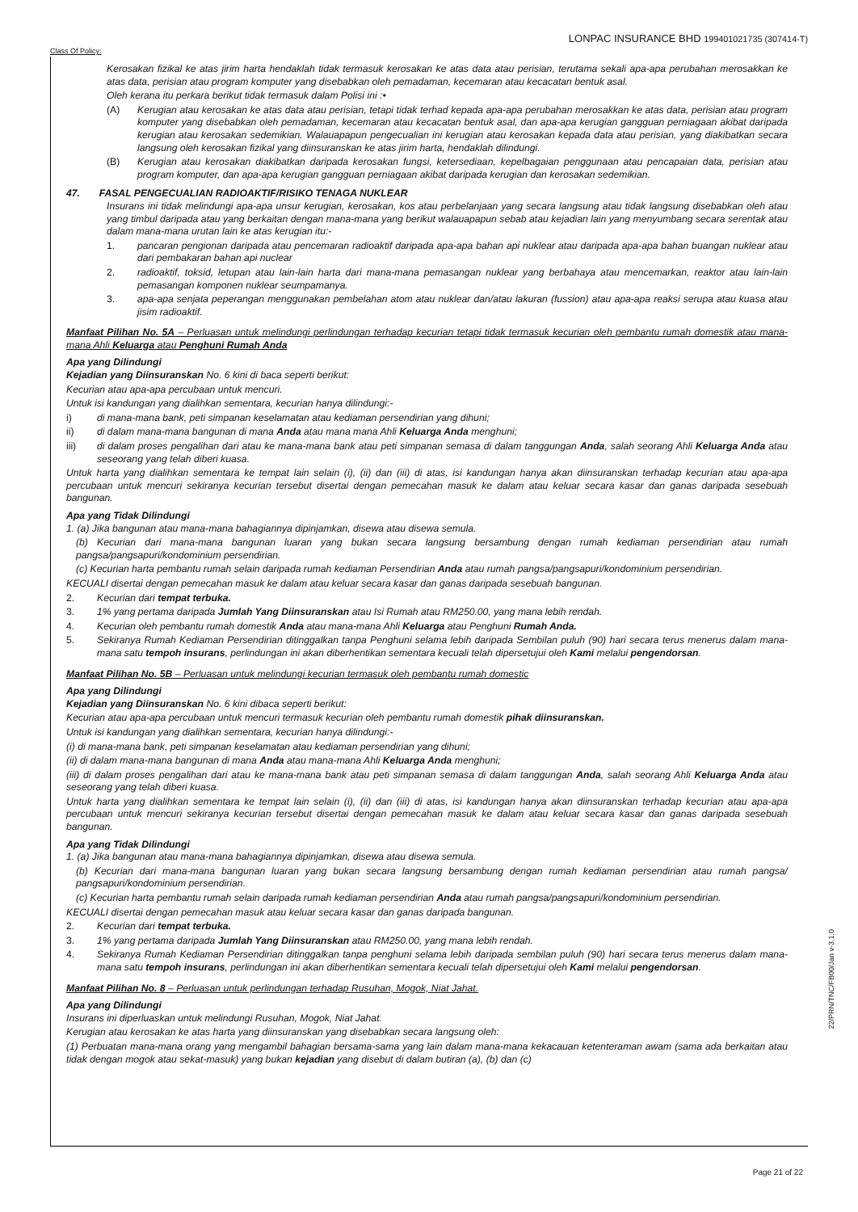Class Of Policy: LONPAC INSURANCE BHD 199401021735 (307414-T)
Kerosakan fizikal ke atas jirim harta hendaklah tidak termasuk kerosakan ke atas data atau perisian, terutama sekali apa-apa perubahan merosakkan ke atas data, perisian atau program komputer yang disebabkan oleh pemadaman, kecemaran atau kecacatan bentuk asal.
Oleh kerana itu perkara berikut tidak termasuk dalam Polisi ini :•
(A) Kerugian atau kerosakan ke atas data atau perisian, tetapi tidak terhad kepada apa-apa perubahan merosakkan ke atas data, perisian atau program komputer yang disebabkan oleh pemadaman, kecemaran atau kecacatan bentuk asal, dan apa-apa kerugian gangguan perniagaan akibat daripada kerugian atau kerosakan sedemikian. Walauapapun pengecualian ini kerugian atau kerosakan kepada data atau perisian, yang diakibatkan secara langsung oleh kerosakan fizikal yang diinsuranskan ke atas jirim harta, hendaklah dilindungi.
(B) Kerugian atau kerosakan diakibatkan daripada kerosakan fungsi, ketersediaan, kepelbagaian penggunaan atau pencapaian data, perisian atau program komputer, dan apa-apa kerugian gangguan perniagaan akibat daripada kerugian dan kerosakan sedemikian.
47. FASAL PENGECUALIAN RADIOAKTIF/RISIKO TENAGA NUKLEAR
Insurans ini tidak melindungi apa-apa unsur kerugian, kerosakan, kos atau perbelanjaan yang secara langsung atau tidak langsung disebabkan oleh atau yang timbul daripada atau yang berkaitan dengan mana-mana yang berikut walauapapun sebab atau kejadian lain yang menyumbang secara serentak atau dalam mana-mana urutan lain ke atas kerugian itu:-
1. pancaran pengionan daripada atau pencemaran radioaktif daripada apa-apa bahan api nuklear atau daripada apa-apa bahan buangan nuklear atau dari pembakaran bahan api nuclear
2. radioaktif, toksid, letupan atau lain-lain harta dari mana-mana pemasangan nuklear yang berbahaya atau mencemarkan, reaktor atau lain-lain pemasangan komponen nuklear seumpamanya.
3. apa-apa senjata peperangan menggunakan pembelahan atom atau nuklear dan/atau lakuran (fussion) atau apa-apa reaksi serupa atau kuasa atau jisim radioaktif.
Manfaat Pilihan No. 5A – Perluasan untuk melindungi perlindungan terhadap kecurian tetapi tidak termasuk kecurian oleh pembantu rumah domestik atau mana- mana Ahli Keluarga atau Penghuni Rumah Anda
Apa yang Dilindungi
Kejadian yang Diinsuranskan No. 6 kini di baca seperti berikut:
Kecurian atau apa-apa percubaan untuk mencuri.
Untuk isi kandungan yang dialihkan sementara, kecurian hanya dilindungi:-
i) di mana-mana bank, peti simpanan keselamatan atau kediaman persendirian yang dihuni;
ii) di dalam mana-mana bangunan di mana Anda atau mana mana Ahli Keluarga Anda menghuni;
iii) di dalam proses pengalihan dari atau ke mana-mana bank atau peti simpanan semasa di dalam tanggungan Anda, salah seorang Ahli Keluarga Anda atau seseorang yang telah diberi kuasa.
Untuk harta yang dialihkan sementara ke tempat lain selain (i), (ii) dan (iii) di atas, isi kandungan hanya akan diinsuranskan terhadap kecurian atau apa-apa percubaan untuk mencuri sekiranya kecurian tersebut disertai dengan pemecahan masuk ke dalam atau keluar secara kasar dan ganas daripada sesebuah bangunan.
Apa yang Tidak Dilindungi
1. (a) Jika bangunan atau mana-mana bahagiannya dipinjamkan, disewa atau disewa semula.
(b) Kecurian dari mana-mana bangunan luaran yang bukan secara langsung bersambung dengan rumah kediaman persendirian atau rumah pangsa/pangsapuri/kondominium persendirian.
(c) Kecurian harta pembantu rumah selain daripada rumah kediaman Persendirian Anda atau rumah pangsa/pangsapuri/kondominium persendirian.
KECUALI disertai dengan pemecahan masuk ke dalam atau keluar secara kasar dan ganas daripada sesebuah bangunan.
2. Kecurian dari tempat terbuka.
3. 1% yang pertama daripada Jumlah Yang Diinsuranskan atau Isi Rumah atau RM250.00, yang mana lebih rendah.
4. Kecurian oleh pembantu rumah domestik Anda atau mana-mana Ahli Keluarga atau Penghuni Rumah Anda.
5. Sekiranya Rumah Kediaman Persendirian ditinggalkan tanpa Penghuni selama lebih daripada Sembilan puluh (90) hari secara terus menerus dalam mana- mana satu tempoh insurans, perlindungan ini akan diberhentikan sementara kecuali telah dipersetujui oleh Kami melalui pengendorsan.
Manfaat Pilihan No. 5B – Perluasan untuk melindungi kecurian termasuk oleh pembantu rumah domestic
Apa yang Dilindungi
Kejadian yang Diinsuranskan No. 6 kini dibaca seperti berikut:
Kecurian atau apa-apa percubaan untuk mencuri termasuk kecurian oleh pembantu rumah domestik pihak diinsuranskan.
Untuk isi kandungan yang dialihkan sementara, kecurian hanya dilindungi:-
(i) di mana-mana bank, peti simpanan keselamatan atau kediaman persendirian yang dihuni;
(ii) di dalam mana-mana bangunan di mana Anda atau mana-mana Ahli Keluarga Anda menghuni;
(iii) di dalam proses pengalihan dari atau ke mana-mana bank atau peti simpanan semasa di dalam tanggungan Anda, salah seorang Ahli Keluarga Anda atau seseorang yang telah diberi kuasa.
Untuk harta yang dialihkan sementara ke tempat lain selain (i), (ii) dan (iii) di atas, isi kandungan hanya akan diinsuranskan terhadap kecurian atau apa-apa percubaan untuk mencuri sekiranya kecurian tersebut disertai dengan pemecahan masuk ke dalam atau keluar secara kasar dan ganas daripada sesebuah bangunan.
Apa yang Tidak Dilindungi
1. (a) Jika bangunan atau mana-mana bahagiannya dipinjamkan, disewa atau disewa semula.
(b) Kecurian dari mana-mana bangunan luaran yang bukan secara langsung bersambung dengan rumah kediaman persendirian atau rumah pangsa/ pangsapuri/kondominium persendirian.
(c) Kecurian harta pembantu rumah selain daripada rumah kediaman persendirian Anda atau rumah pangsa/pangsapuri/kondominium persendirian.
KECUALI disertai dengan pemecahan masuk atau keluar secara kasar dan ganas daripada bangunan.
2. Kecurian dari tempat terbuka.
3. 1% yang pertama daripada Jumlah Yang Diinsuranskan atau RM250.00, yang mana lebih rendah.
4. Sekiranya Rumah Kediaman Persendirian ditinggalkan tanpa penghuni selama lebih daripada sembilan puluh (90) hari secara terus menerus dalam mana-mana satu tempoh insurans, perlindungan ini akan diberhentikan sementara kecuali telah dipersetujui oleh Kami melalui pengendorsan.
Manfaat Pilihan No. 8 – Perluasan untuk perlindungan terhadap Rusuhan, Mogok, Niat Jahat.
Apa yang Dilindungi
Insurans ini diperluaskan untuk melindungi Rusuhan, Mogok, Niat Jahat.
Kerugian atau kerosakan ke atas harta yang diinsuranskan yang disebabkan secara langsung oleh:
(1) Perbuatan mana-mana orang yang mengambil bahagian bersama-sama yang lain dalam mana-mana kekacauan ketenteraman awam (sama ada berkaitan atau tidak dengan mogok atau sekat-masuk) yang bukan kejadian yang disebut di dalam butiran (a), (b) dan (c)
22/PRN/TNC/FB00/Jan v-3.1.0
Page 21 of 22